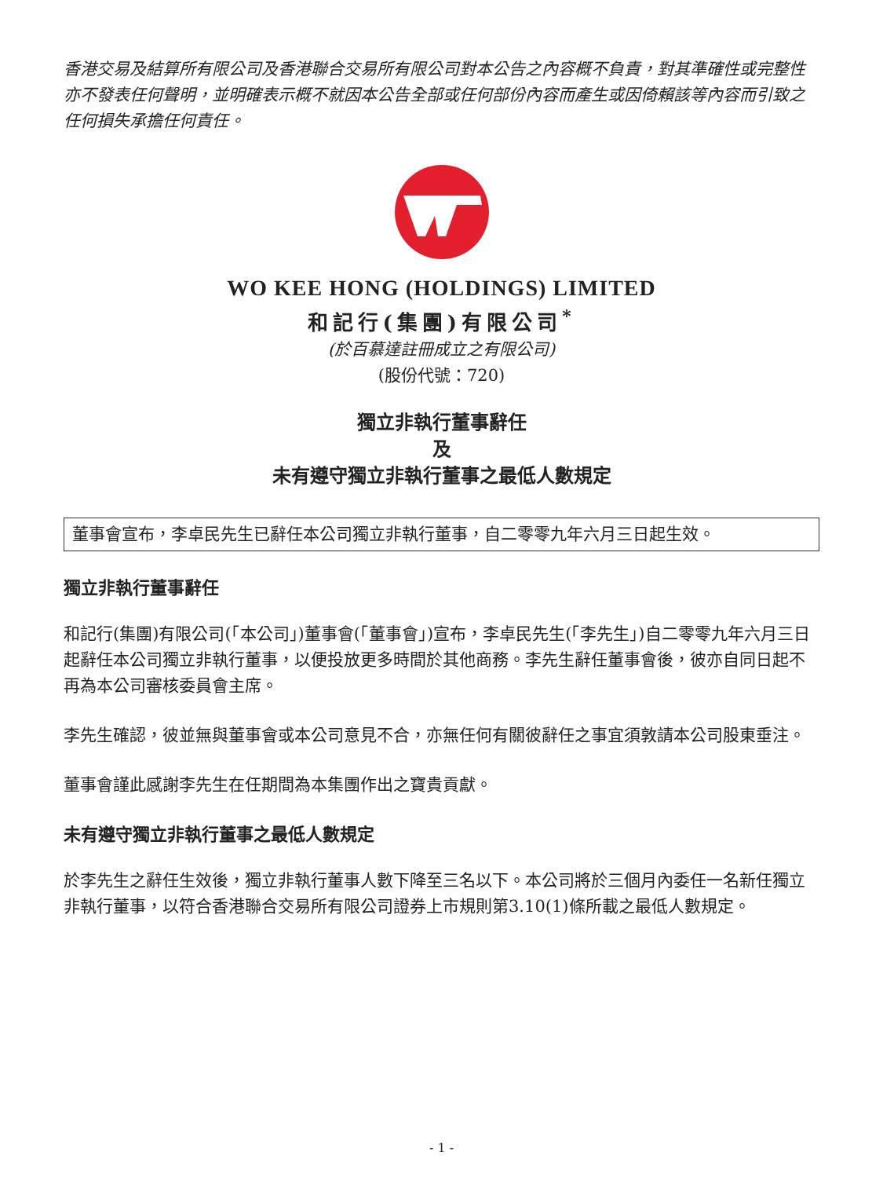香港交易及結算所有限公司及香港聯合交易所有限公司對本公告之內容概不負責，對其準確性或完整性亦不發表任何聲明，並明確表示概不就因本公告全部或任何部份內容而產生或因倚賴該等內容而引致之任何損失承擔任何責任。
WO KEE HONG (HOLDINGS) LIMITED
和記行(集團)有限公司<sup>*</sup>
(於百慕達註冊成立之有限公司)
(股份代號：720)
獨立非執行董事辭任
及
未有遵守獨立非執行董事之最低人數規定
董事會宣布，李卓民先生已辭任本公司獨立非執行董事，自二零零九年六月三日起生效。
獨立非執行董事辭任
和記行(集團)有限公司(「本公司」)董事會(「董事會」)宣布，李卓民先生(「李先生」)自二零零九年六月三日起辭任本公司獨立非執行董事，以便投放更多時間於其他商務。李先生辭任董事會後，彼亦自同日起不再為本公司審核委員會主席。
李先生確認，彼並無與董事會或本公司意見不合，亦無任何有關彼辭任之事宜須敦請本公司股東垂注。
董事會謹此感謝李先生在任期間為本集團作出之寶貴貢獻。
未有遵守獨立非執行董事之最低人數規定
於李先生之辭任生效後，獨立非執行董事人數下降至三名以下。本公司將於三個月內委任一名新任獨立非執行董事，以符合香港聯合交易所有限公司證券上市規則第3.10(1)條所載之最低人數規定。
- 1 -